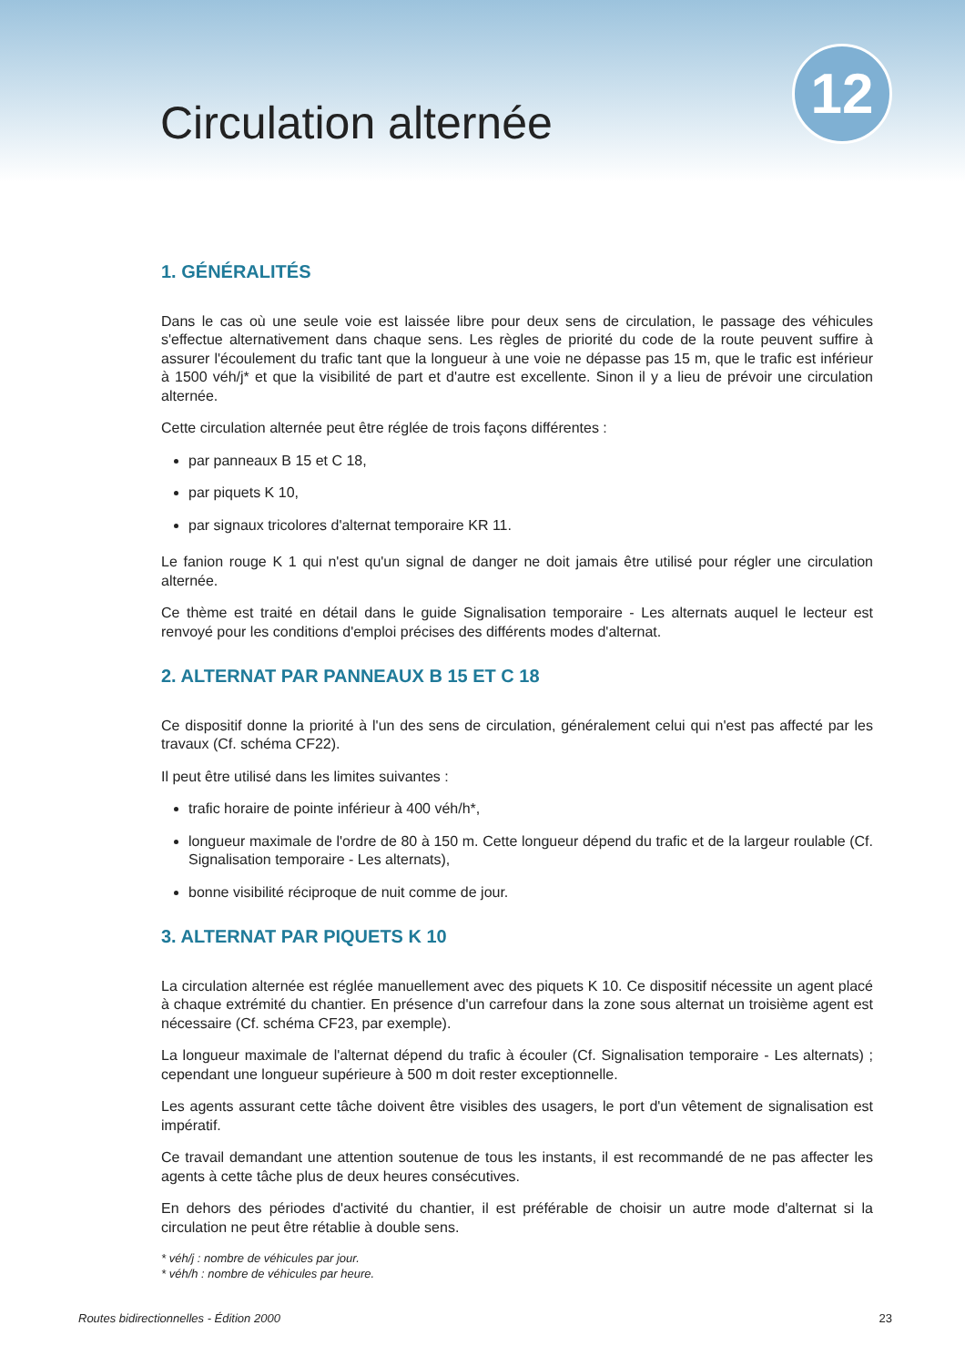Circulation alternée
12
1. GÉNÉRALITÉS
Dans le cas où une seule voie est laissée libre pour deux sens de circulation, le passage des véhicules s'effectue alternativement dans chaque sens. Les règles de priorité du code de la route peuvent suffire à assurer l'écoulement du trafic tant que la longueur à une voie ne dépasse pas 15 m, que le trafic est inférieur à 1500 véh/j* et que la visibilité de part et d'autre est excellente. Sinon il y a lieu de prévoir une circulation alternée.
Cette circulation alternée peut être réglée de trois façons différentes :
par panneaux B 15 et C 18,
par piquets K 10,
par signaux tricolores d'alternat temporaire KR 11.
Le fanion rouge K 1 qui n'est qu'un signal de danger ne doit jamais être utilisé pour régler une circulation alternée.
Ce thème est traité en détail dans le guide Signalisation temporaire - Les alternats auquel le lecteur est renvoyé pour les conditions d'emploi précises des différents modes d'alternat.
2. ALTERNAT PAR PANNEAUX B 15 ET C 18
Ce dispositif donne la priorité à l'un des sens de circulation, généralement celui qui n'est pas affecté par les travaux (Cf. schéma CF22).
Il peut être utilisé dans les limites suivantes :
trafic horaire de pointe inférieur à 400 véh/h*,
longueur maximale de l'ordre de 80 à 150 m. Cette longueur dépend du trafic et de la largeur roulable (Cf. Signalisation temporaire - Les alternats),
bonne visibilité réciproque de nuit comme de jour.
3. ALTERNAT PAR PIQUETS K 10
La circulation alternée est réglée manuellement avec des piquets K 10. Ce dispositif nécessite un agent placé à chaque extrémité du chantier. En présence d'un carrefour dans la zone sous alternat un troisième agent est nécessaire (Cf. schéma CF23, par exemple).
La longueur maximale de l'alternat dépend du trafic à écouler (Cf. Signalisation temporaire - Les alternats) ; cependant une longueur supérieure à 500 m doit rester exceptionnelle.
Les agents assurant cette tâche doivent être visibles des usagers, le port d'un vêtement de signalisation est impératif.
Ce travail demandant une attention soutenue de tous les instants, il est recommandé de ne pas affecter les agents à cette tâche plus de deux heures consécutives.
En dehors des périodes d'activité du chantier, il est préférable de choisir un autre mode d'alternat si la circulation ne peut être rétablie à double sens.
* véh/j : nombre de véhicules par jour.
* véh/h : nombre de véhicules par heure.
Routes bidirectionnelles - Édition 2000 23